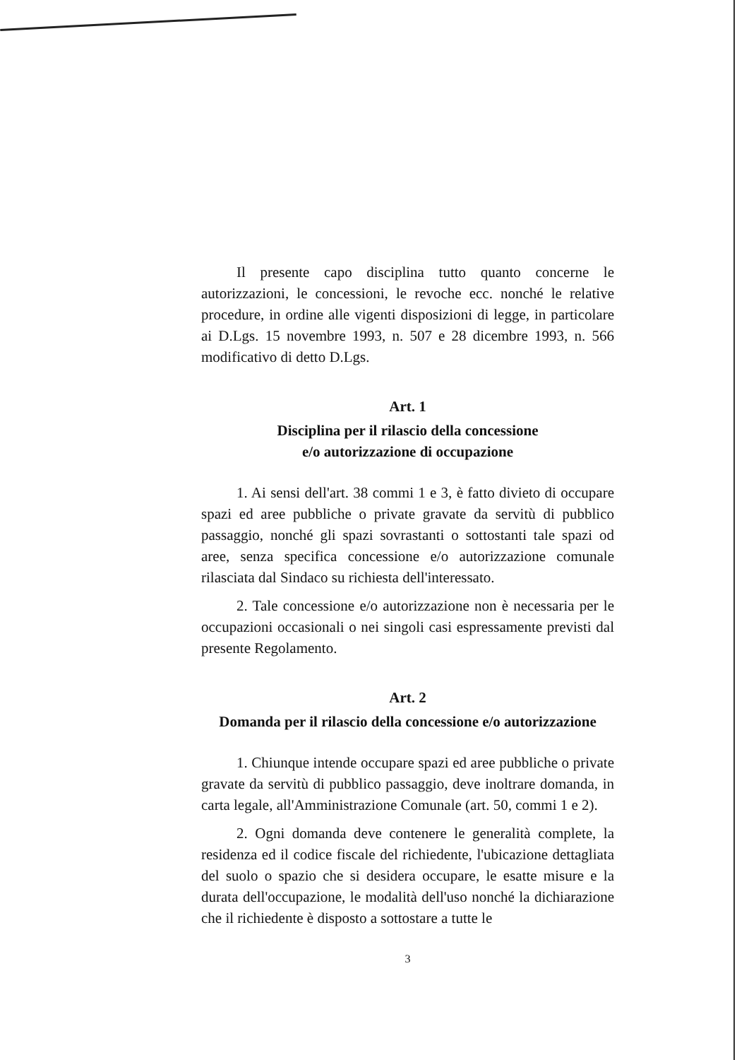Il presente capo disciplina tutto quanto concerne le autorizzazioni, le concessioni, le revoche ecc. nonché le relative procedure, in ordine alle vigenti disposizioni di legge, in particolare ai D.Lgs. 15 novembre 1993, n. 507 e 28 dicembre 1993, n. 566 modificativo di detto D.Lgs.
Art. 1
Disciplina per il rilascio della concessione
e/o autorizzazione di occupazione
1. Ai sensi dell'art. 38 commi 1 e 3, è fatto divieto di occupare spazi ed aree pubbliche o private gravate da servitù di pubblico passaggio, nonché gli spazi sovrastanti o sottostanti tale spazi od aree, senza specifica concessione e/o autorizzazione comunale rilasciata dal Sindaco su richiesta dell'interessato.
2. Tale concessione e/o autorizzazione non è necessaria per le occupazioni occasionali o nei singoli casi espressamente previsti dal presente Regolamento.
Art. 2
Domanda per il rilascio della concessione e/o autorizzazione
1. Chiunque intende occupare spazi ed aree pubbliche o private gravate da servitù di pubblico passaggio, deve inoltrare domanda, in carta legale, all'Amministrazione Comunale (art. 50, commi 1 e 2).
2. Ogni domanda deve contenere le generalità complete, la residenza ed il codice fiscale del richiedente, l'ubicazione dettagliata del suolo o spazio che si desidera occupare, le esatte misure e la durata dell'occupazione, le modalità dell'uso nonché la dichiarazione che il richiedente è disposto a sottostare a tutte le
3